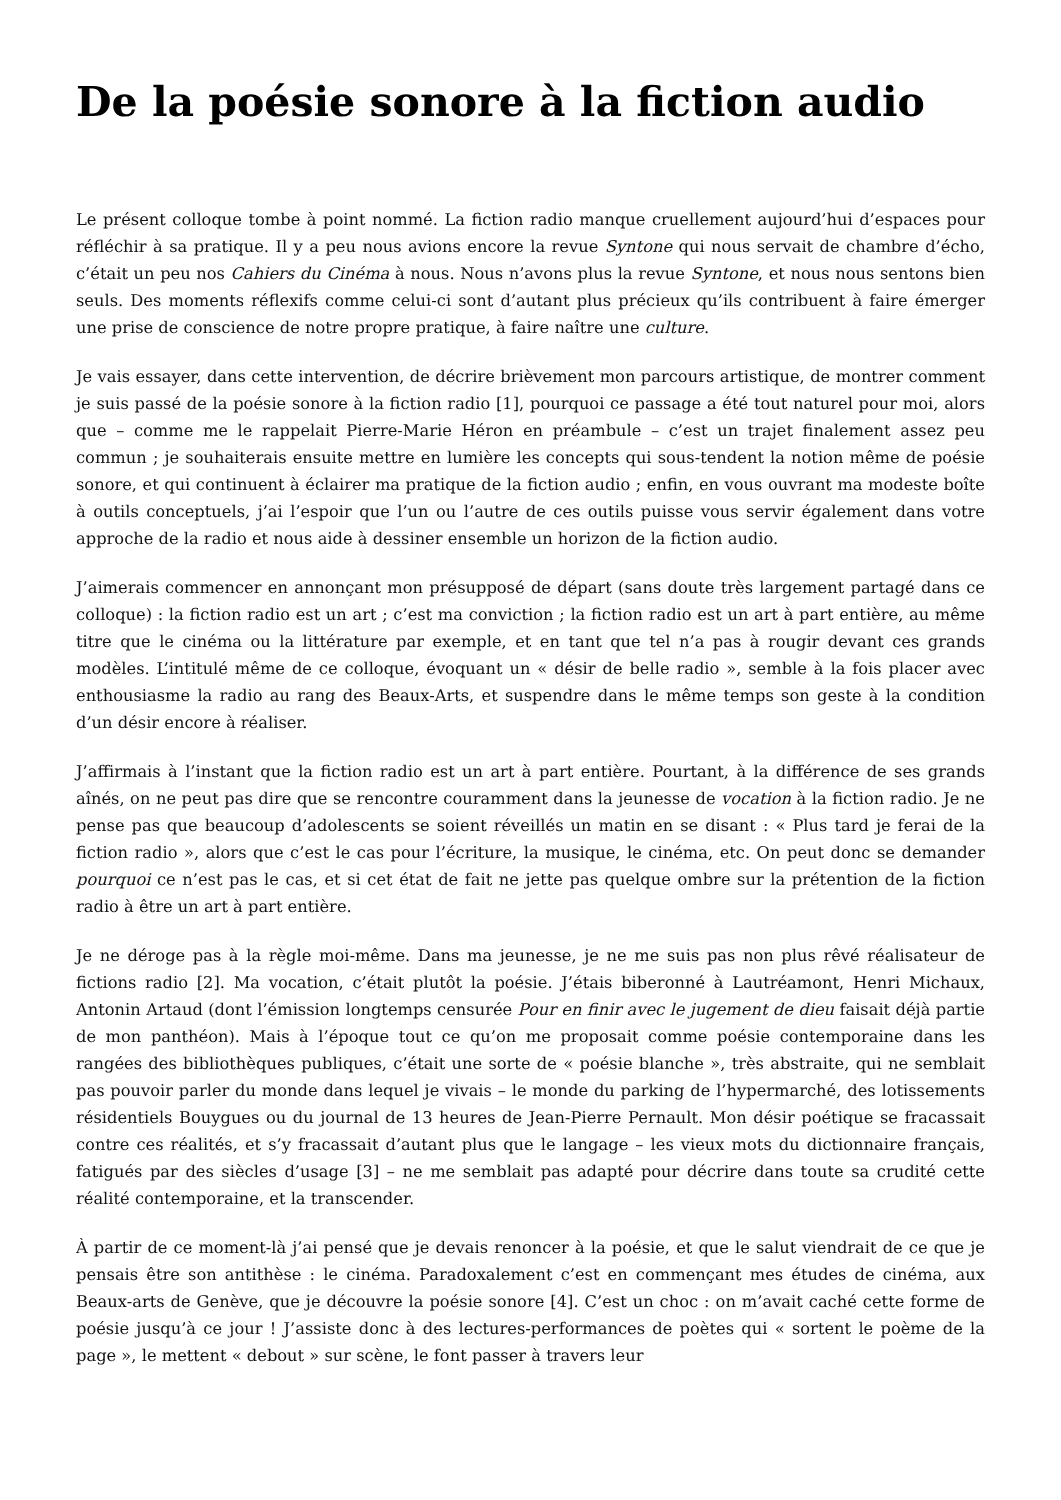De la poésie sonore à la fiction audio
Le présent colloque tombe à point nommé. La fiction radio manque cruellement aujourd’hui d’espaces pour réfléchir à sa pratique. Il y a peu nous avions encore la revue Syntone qui nous servait de chambre d’écho, c’était un peu nos Cahiers du Cinéma à nous. Nous n’avons plus la revue Syntone, et nous nous sentons bien seuls. Des moments réflexifs comme celui-ci sont d’autant plus précieux qu’ils contribuent à faire émerger une prise de conscience de notre propre pratique, à faire naître une culture.
Je vais essayer, dans cette intervention, de décrire brièvement mon parcours artistique, de montrer comment je suis passé de la poésie sonore à la fiction radio [1], pourquoi ce passage a été tout naturel pour moi, alors que – comme me le rappelait Pierre-Marie Héron en préambule – c’est un trajet finalement assez peu commun ; je souhaiterais ensuite mettre en lumière les concepts qui sous-tendent la notion même de poésie sonore, et qui continuent à éclairer ma pratique de la fiction audio ; enfin, en vous ouvrant ma modeste boîte à outils conceptuels, j’ai l’espoir que l’un ou l’autre de ces outils puisse vous servir également dans votre approche de la radio et nous aide à dessiner ensemble un horizon de la fiction audio.
J’aimerais commencer en annonçant mon présupposé de départ (sans doute très largement partagé dans ce colloque) : la fiction radio est un art ; c’est ma conviction ; la fiction radio est un art à part entière, au même titre que le cinéma ou la littérature par exemple, et en tant que tel n’a pas à rougir devant ces grands modèles. L’intitulé même de ce colloque, évoquant un « désir de belle radio », semble à la fois placer avec enthousiasme la radio au rang des Beaux-Arts, et suspendre dans le même temps son geste à la condition d’un désir encore à réaliser.
J’affirmais à l’instant que la fiction radio est un art à part entière. Pourtant, à la différence de ses grands aînés, on ne peut pas dire que se rencontre couramment dans la jeunesse de vocation à la fiction radio. Je ne pense pas que beaucoup d’adolescents se soient réveillés un matin en se disant : « Plus tard je ferai de la fiction radio », alors que c’est le cas pour l’écriture, la musique, le cinéma, etc. On peut donc se demander pourquoi ce n’est pas le cas, et si cet état de fait ne jette pas quelque ombre sur la prétention de la fiction radio à être un art à part entière.
Je ne déroge pas à la règle moi-même. Dans ma jeunesse, je ne me suis pas non plus rêvé réalisateur de fictions radio [2]. Ma vocation, c’était plutôt la poésie. J’étais biberonné à Lautréamont, Henri Michaux, Antonin Artaud (dont l’émission longtemps censurée Pour en finir avec le jugement de dieu faisait déjà partie de mon panthéon). Mais à l’époque tout ce qu’on me proposait comme poésie contemporaine dans les rangées des bibliothèques publiques, c’était une sorte de « poésie blanche », très abstraite, qui ne semblait pas pouvoir parler du monde dans lequel je vivais – le monde du parking de l’hypermarché, des lotissements résidentiels Bouygues ou du journal de 13 heures de Jean-Pierre Pernault. Mon désir poétique se fracassait contre ces réalités, et s’y fracassait d’autant plus que le langage – les vieux mots du dictionnaire français, fatigués par des siècles d’usage [3] – ne me semblait pas adapté pour décrire dans toute sa crudité cette réalité contemporaine, et la transcender.
À partir de ce moment-là j’ai pensé que je devais renoncer à la poésie, et que le salut viendrait de ce que je pensais être son antithèse : le cinéma. Paradoxalement c’est en commençant mes études de cinéma, aux Beaux-arts de Genève, que je découvre la poésie sonore [4]. C’est un choc : on m’avait caché cette forme de poésie jusqu’à ce jour ! J’assiste donc à des lectures-performances de poètes qui « sortent le poème de la page », le mettent « debout » sur scène, le font passer à travers leur